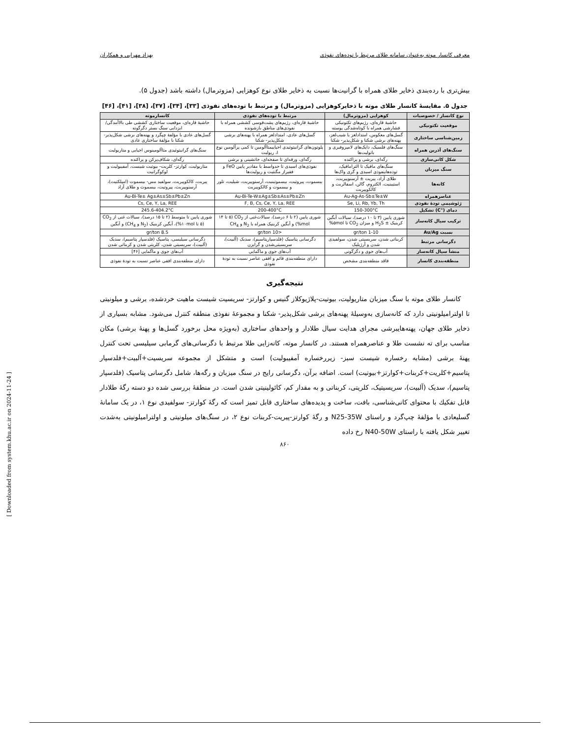معرفی کانسار موته به‌عنوان سامانه طلای مرتبط با توده‌های نفوذی بهزاد مهرابی و همکاران
بیش‌تری با رده‌بندی ذخایر طلای همراه با گرانیت‌ها نسبت به ذخایر طلای نوع کوهزایی (مزوترمال) داشته باشد (جدول ۵).
جدول ۵. مقایسهٔ کانسار طلای موته با ذخایرکوهزایی (مزوترمال) و مرتبط با توده‌های نفوذی [۳۳]، [۳۴]، [۳۷]، [۳۸]، [۴۱]، [۴۶]
| نوع کانسار / خصوصیات | کوهزایی (مزوترمال) | مرتبط با توده‌های نفوذی | کانسارموته |
| --- | --- | --- | --- |
| موقعیت تکتونیکی | حاشیهٔ قاره‌ای، رژیم‌های تکتونیکی فشارشی همراه با کوتاه‌شدگی پوسته | حاشیهٔ قاره‌ای، رژیم‌های پشت‌قوسی کششی همراه با نفوذی‌های مناطق بازشونده | حاشیهٔ قاره‌ای، موقعیت ساختاری کششی طی بالاآمدگی/ابزدایی سنگ بستر دگرگونه |
| زمین‌شناسی ساختاری | گسل‌های معکوس، امتدادلغز یا شیب‌لغز، پهنه‌های برشی شکنا و شکل‌پذیر- شکنا | گسل‌های عادی، امتدادلغز همراه با پهنه‌های برشی شکل‌پذیر- شکنا | گسل‌های عادی با مؤلفهٔ چپگرد و پهنه‌های برشی شکل‌پذیر- شکنا با مؤلفهٔ ساختاری عادی |
| سنگ‌های آذرین همراه | سنگ‌های فلسیک، دایک‌های لامپروفیری و باتولیت‌ها | پلوتون‌های گرانیتوئیدی احیاییمتاآلومین تا کمی پرآلومین نوع I، ریولیت | سنگ‌های گرانیتوئیدی متاآلومینوس احیایی و متاریولیت |
| شکل کانی‌سازی | رگه‌ای، برشی و پراکنده | رگه‌ای، ورقه‌ای تا صفحه‌ای، جانشینی و برشی | رگه‌ای، شکاف‌پرکن و پراکنده |
| سنگ میزبان | سنگ‌های مافیک تا الترامافیک، توده‌هاینفوذی اسیدی و گری واک‌ها | نفوذی‌های اسیدی تا حدواسط با مقادیر پایین FeO و فقیراز مگنتیت و ریولیت‌ها | متاریولیت، کوارتز- کلریت- بیوتیت شیست، آمفیبولیت و لوکوگرانیت |
| کانه‌ها | طلای آزاد، پیریت ± آرسنوپیریت، استیبنیت، الکتروم، گالن، اسفالریت و کالکوپیریت | بیسموت، پیروتیت، بیسموتینیت، آرسنوپیریت، شیلیت، تلور و بیسموت و کالکوپیریت | پیریت، کالکوپیریت، سولفید مس- بیسموت (امپلکتیت)، آرسنوپیریت، پیروتیت، بیسموت و طلای آزاد |
| عناصرهمراه | Au-Ag-As-Sb±Te±W | Au-Bi-Te-W±Ag±Sb±As±Pb±Zn | Au-Bi-Te± Ag±As±Sb±Pb±Zn |
| ژئوشیمی تودهٔ نفوذی | Se, Li, Rb, Yb, Th | F, B, Cs, Ce, Y, La, REE | Cs, Ce, Y, La, REE |
| دمای (°C) تشکیل | 150-300°C | 200-400°C | 245.6-404.2°C |
| ترکیب سیال کانه‌ساز | شوری پایین (۳ تا ۱۰ درصد)، سیالات آبگین کربنیک ± H<sub>2</sub>S و میزان CO<sub>2</sub> تا ۵mol% | شوری پایین (۲ تا ۶ درصد)، سیالات‌غنی از CO<sub>2</sub> (۵ تا ۱۴ mol%) و آبگین کربنیک همراه با N<sub>2</sub> و CH<sub>4</sub> | شوری پایین تا متوسط (۲ تا ۱۵ درصد)، سیالات غنی از CO<sub>2</sub> (۵ تا ۱۰mol%)، آبگین کربنیک (N<sub>2</sub> و CH<sub>4</sub>) و آبگین |
| نسبت Au/Ag | 1-10 gr/ton | <10 gr/ton | 8.5 gr/ton |
| دگرسانی مرتبط | کربناتی شدن، سریسیتی شدن، سولفیدی شدن و آرژیلیک | دگرسانی پتاسیک (فلدسپارپتاسیم)، سدیک (آلبیت)، سریسیتی‌شدن و گرایزن | دگرسانی سیلیسی، پتاسیک (فلدسپار پتاسیم)، سدیک (آلبیت)، سریسیتی شدن، کلریتی شدن و کربناتی شدن |
| منشأ سیال کانه‌ساز | آب‌های جوی و دگرگونی | آب‌های جوی و ماگمایی | آب‌های جوی و ماگمایی [۴۶] |
| منطقه‌بندی کانسار | فاقد منطقه‌بندی مشخص | دارای منطقه‌بندی قائم و افقی عناصر نسبت به تودهٔ نفوذی | دارای منطقه‌بندی افقی عناصر نسبت به تودهٔ نفوذی |
نتیجه‌گیری
کانسار طلای موته با سنگ میزبان متاریولیت، بیوتیت-پلاژیوکلاز گنیس و کوارتز- سریسیت شیست ماهیت خردشده، برشی و میلونیتی تا اولترامیلونیتی دارد که کانه‌سازی به‌وسیلهٔ پهنه‌های برشی شکل‌پذیر- شکنا و مجموعهٔ نفوذی منطقه کنترل می‌شود. مشابه بسیاری از ذخایر طلای جهان، پهنه‌هایبرشی مجرای هدایت سیال طلادار و واحدهای ساختاری (به‌ویژه محل برخورد گسل‌ها و پهنهٔ برشی) مکان مناسب برای ته نشست طلا و عناصرهمراه هستند. در کانسار موته، کانه‌زایی طلا مرتبط با دگرسانی‌های گرمابی سیلیسی تحت کنترل پهنهٔ برشی (مشابه رخساره شیست سبز- زیررخساره آمفیبولیت) است و متشکل از مجموعه سریسیت+آلبیت+فلدسپار پتاسیم+کلریت+کربنات+کوارتز+بیوتیت) است. اضافه برآن، دگرسانی رایج در سنگ میزبان و رگه‌ها، شامل دگرسانی پتاسیک (فلدسپار پتاسیم)، سدیک (آلبیت)، سریسیتیک، کلریتی، کربناتی و به مقدار کم، کائولینیتی شدن است. در منطقهٔ بررسی شده دو دسته رگهٔ طلادار قابل تفکیك با محتوای کانی‌شناسی، بافت، ساخت و پدیده‌های ساختاری قابل تمیز است که رگهٔ کوارتز- سولفیدی نوع ۱، در یک سامانهٔ گسلیعادی با مؤلفهٔ چپ‌گرد و راستای N25-35W و رگهٔ کوارتز-پیریت-کربنات نوع ۲، در سنگ‌های میلونیتی و اولترامیلونیتی به‌شدت تغییر شکل یافته با راستای N40-50W رخ داده
۸۶۰
[ Downloaded from system.khu.ac.ir on 2024-11-24 ]